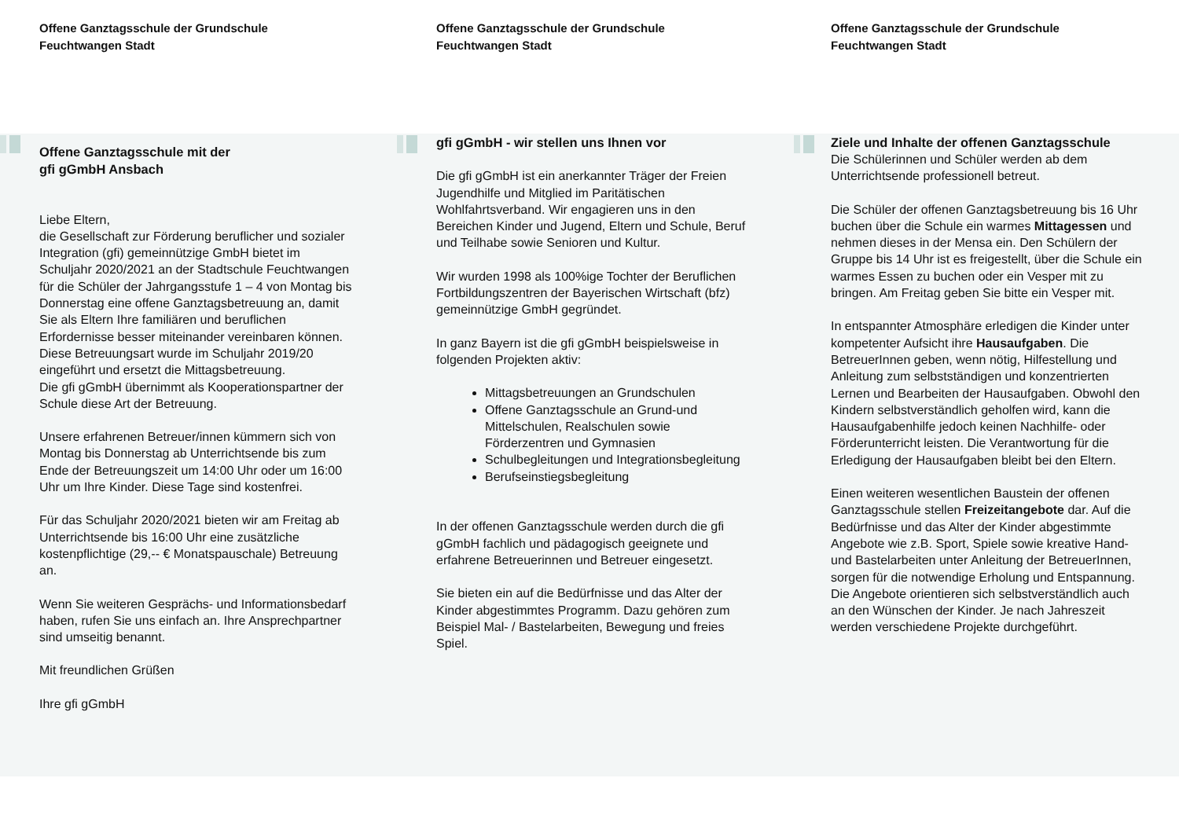Offene Ganztagsschule der Grundschule
Feuchtwangen Stadt
Offene Ganztagsschule mit der
gfi gGmbH Ansbach
Liebe Eltern,
die Gesellschaft zur Förderung beruflicher und sozialer Integration (gfi) gemeinnützige GmbH bietet im Schuljahr 2020/2021 an der Stadtschule Feuchtwangen für die Schüler der Jahrgangsstufe 1 – 4 von Montag bis Donnerstag eine offene Ganztagsbetreuung an, damit Sie als Eltern Ihre familiären und beruflichen Erfordernisse besser miteinander vereinbaren können.
Diese Betreuungsart wurde im Schuljahr 2019/20 eingeführt und ersetzt die Mittagsbetreuung.
Die gfi gGmbH übernimmt als Kooperationspartner der Schule diese Art der Betreuung.
Unsere erfahrenen Betreuer/innen kümmern sich von Montag bis Donnerstag ab Unterrichtsende bis zum Ende der Betreuungszeit um 14:00 Uhr oder um 16:00 Uhr um Ihre Kinder. Diese Tage sind kostenfrei.
Für das Schuljahr 2020/2021 bieten wir am Freitag ab Unterrichtsende bis 16:00 Uhr eine zusätzliche kostenpflichtige (29,-- € Monatspauschale) Betreuung an.
Wenn Sie weiteren Gesprächs- und Informationsbedarf haben, rufen Sie uns einfach an. Ihre Ansprechpartner sind umseitig benannt.
Mit freundlichen Grüßen
Ihre gfi gGmbH
Offene Ganztagsschule der Grundschule
Feuchtwangen Stadt
gfi gGmbH - wir stellen uns Ihnen vor
Die gfi gGmbH ist ein anerkannter Träger der Freien Jugendhilfe und Mitglied im Paritätischen Wohlfahrtsverband. Wir engagieren uns in den Bereichen Kinder und Jugend, Eltern und Schule, Beruf und Teilhabe sowie Senioren und Kultur.
Wir wurden 1998 als 100%ige Tochter der Beruflichen Fortbildungszentren der Bayerischen Wirtschaft (bfz) gemeinnützige GmbH gegründet.
In ganz Bayern ist die gfi gGmbH beispielsweise in folgenden Projekten aktiv:
Mittagsbetreuungen an Grundschulen
Offene Ganztagsschule an Grund-und Mittelschulen, Realschulen sowie Förderzentren und Gymnasien
Schulbegleitungen und Integrationsbegleitung
Berufseinstiegsbegleitung
In der offenen Ganztagsschule werden durch die gfi gGmbH fachlich und pädagogisch geeignete und erfahrene Betreuerinnen und Betreuer eingesetzt.
Sie bieten ein auf die Bedürfnisse und das Alter der Kinder abgestimmtes Programm. Dazu gehören zum Beispiel Mal- / Bastelarbeiten, Bewegung und freies Spiel.
Offene Ganztagsschule der Grundschule
Feuchtwangen Stadt
Ziele und Inhalte der offenen Ganztagsschule
Die Schülerinnen und Schüler werden ab dem Unterrichtsende professionell betreut.
Die Schüler der offenen Ganztagsbetreuung bis 16 Uhr buchen über die Schule ein warmes Mittagessen und nehmen dieses in der Mensa ein. Den Schülern der Gruppe bis 14 Uhr ist es freigestellt, über die Schule ein warmes Essen zu buchen oder ein Vesper mit zu bringen. Am Freitag geben Sie bitte ein Vesper mit.
In entspannter Atmosphäre erledigen die Kinder unter kompetenter Aufsicht ihre Hausaufgaben. Die BetreuerInnen geben, wenn nötig, Hilfestellung und Anleitung zum selbstständigen und konzentrierten Lernen und Bearbeiten der Hausaufgaben. Obwohl den Kindern selbstverständlich geholfen wird, kann die Hausaufgabenhilfe jedoch keinen Nachhilfe- oder Förderunterricht leisten. Die Verantwortung für die Erledigung der Hausaufgaben bleibt bei den Eltern.
Einen weiteren wesentlichen Baustein der offenen Ganztagsschule stellen Freizeitangebote dar. Auf die Bedürfnisse und das Alter der Kinder abgestimmte Angebote wie z.B. Sport, Spiele sowie kreative Hand- und Bastelarbeiten unter Anleitung der BetreuerInnen, sorgen für die notwendige Erholung und Entspannung.
Die Angebote orientieren sich selbstverständlich auch an den Wünschen der Kinder. Je nach Jahreszeit werden verschiedene Projekte durchgeführt.